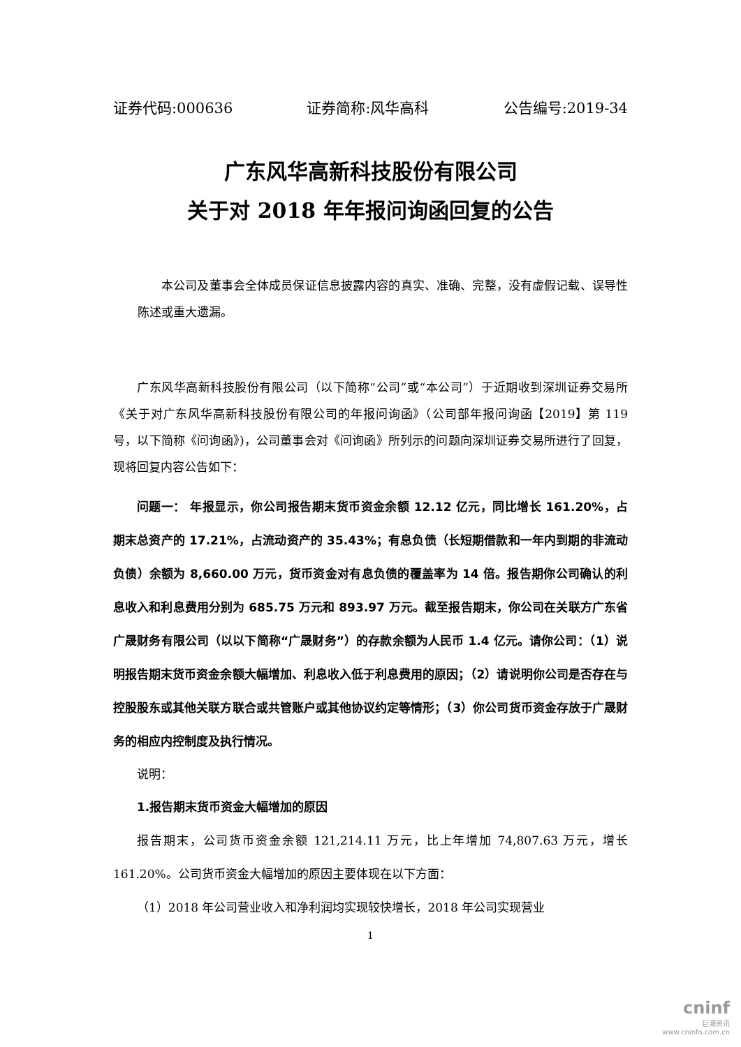证券代码:000636 证券简称:风华高科 公告编号:2019-34
广东风华高新科技股份有限公司
关于对 2018 年年报问询函回复的公告
本公司及董事会全体成员保证信息披露内容的真实、准确、完整，没有虚假记载、误导性陈述或重大遗漏。
广东风华高新科技股份有限公司（以下简称“公司”或“本公司”）于近期收到深圳证券交易所《关于对广东风华高新科技股份有限公司的年报问询函》（公司部年报问询函【2019】第 119 号，以下简称《问询函》)，公司董事会对《问询函》所列示的问题向深圳证券交易所进行了回复，现将回复内容公告如下：
问题一： 年报显示，你公司报告期末货币资金余额 12.12 亿元，同比增长 161.20%，占期末总资产的 17.21%，占流动资产的 35.43%；有息负债（长短期借款和一年内到期的非流动负债）余额为 8,660.00 万元，货币资金对有息负债的覆盖率为 14 倍。报告期你公司确认的利息收入和利息费用分别为 685.75 万元和 893.97 万元。截至报告期末，你公司在关联方广东省广晟财务有限公司（以以下简称“广晟财务”）的存款余额为人民币 1.4 亿元。请你公司：（1）说明报告期末货币资金余额大幅增加、利息收入低于利息费用的原因；（2）请说明你公司是否存在与控股股东或其他关联方联合或共管账户或其他协议约定等情形；（3）你公司货币资金存放于广晟财务的相应内控制度及执行情况。
说明：
1.报告期末货币资金大幅增加的原因
报告期末，公司货币资金余额 121,214.11 万元，比上年增加 74,807.63 万元，增长 161.20%。公司货币资金大幅增加的原因主要体现在以下方面：
（1）2018 年公司营业收入和净利润均实现较快增长，2018 年公司实现营业
1
cninf
巨潮资讯
www.cninfo.com.cn